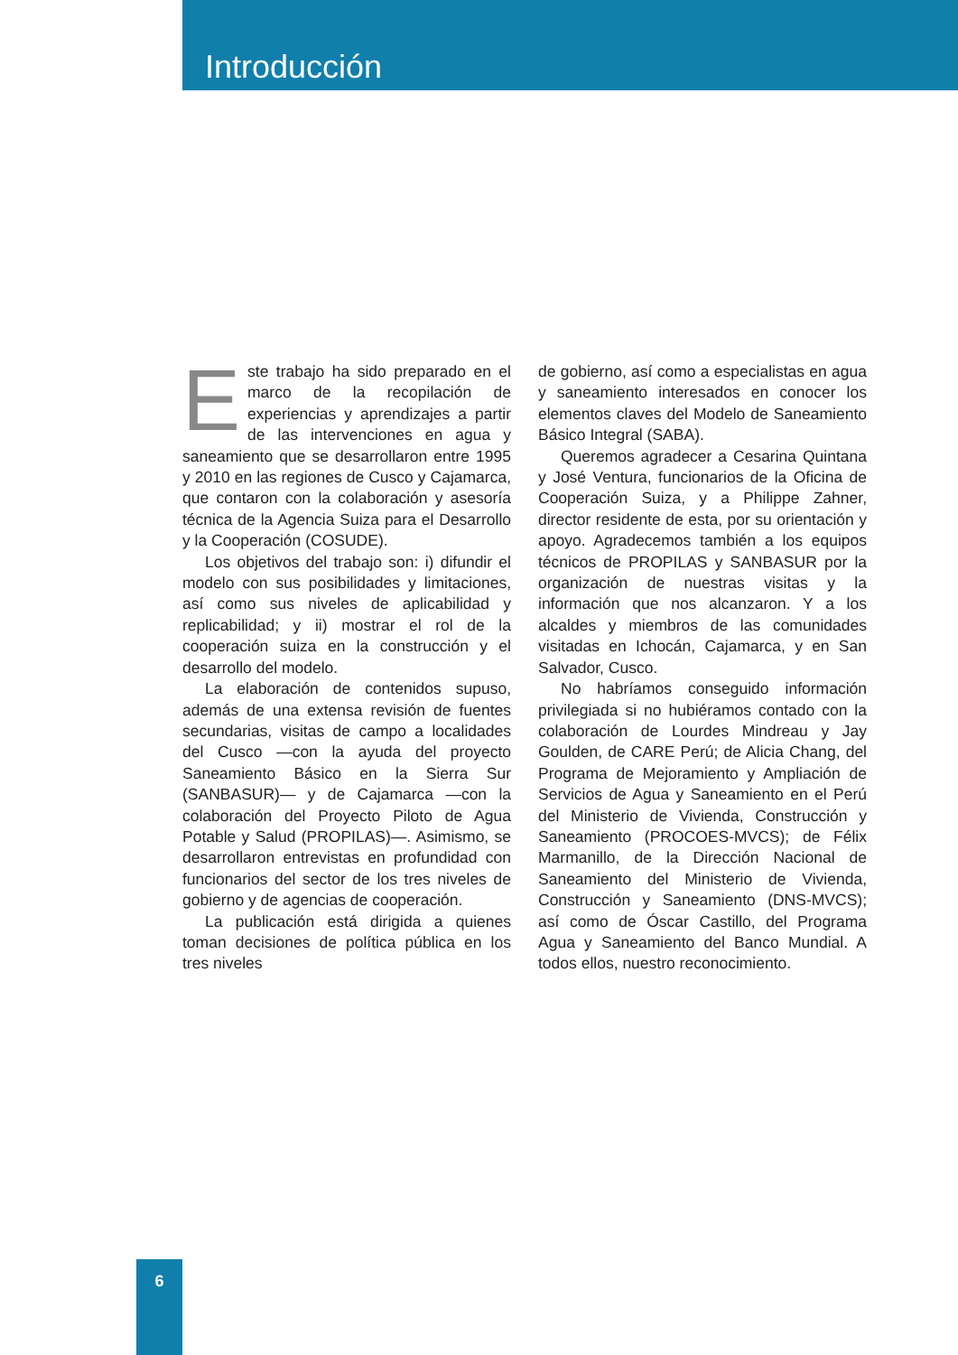Introducción
Este trabajo ha sido preparado en el marco de la recopilación de experiencias y aprendizajes a partir de las intervenciones en agua y saneamiento que se desarrollaron entre 1995 y 2010 en las regiones de Cusco y Cajamarca, que contaron con la colaboración y asesoría técnica de la Agencia Suiza para el Desarrollo y la Cooperación (COSUDE).
Los objetivos del trabajo son: i) difundir el modelo con sus posibilidades y limitaciones, así como sus niveles de aplicabilidad y replicabilidad; y ii) mostrar el rol de la cooperación suiza en la construcción y el desarrollo del modelo.
La elaboración de contenidos supuso, además de una extensa revisión de fuentes secundarias, visitas de campo a localidades del Cusco —con la ayuda del proyecto Saneamiento Básico en la Sierra Sur (SANBASUR)— y de Cajamarca —con la colaboración del Proyecto Piloto de Agua Potable y Salud (PROPILAS)—. Asimismo, se desarrollaron entrevistas en profundidad con funcionarios del sector de los tres niveles de gobierno y de agencias de cooperación.
La publicación está dirigida a quienes toman decisiones de política pública en los tres niveles
de gobierno, así como a especialistas en agua y saneamiento interesados en conocer los elementos claves del Modelo de Saneamiento Básico Integral (SABA).
Queremos agradecer a Cesarina Quintana y José Ventura, funcionarios de la Oficina de Cooperación Suiza, y a Philippe Zahner, director residente de esta, por su orientación y apoyo. Agradecemos también a los equipos técnicos de PROPILAS y SANBASUR por la organización de nuestras visitas y la información que nos alcanzaron. Y a los alcaldes y miembros de las comunidades visitadas en Ichocán, Cajamarca, y en San Salvador, Cusco.
No habríamos conseguido información privilegiada si no hubiéramos contado con la colaboración de Lourdes Mindreau y Jay Goulden, de CARE Perú; de Alicia Chang, del Programa de Mejoramiento y Ampliación de Servicios de Agua y Saneamiento en el Perú del Ministerio de Vivienda, Construcción y Saneamiento (PROCOES-MVCS); de Félix Marmanillo, de la Dirección Nacional de Saneamiento del Ministerio de Vivienda, Construcción y Saneamiento (DNS-MVCS); así como de Óscar Castillo, del Programa Agua y Saneamiento del Banco Mundial. A todos ellos, nuestro reconocimiento.
6